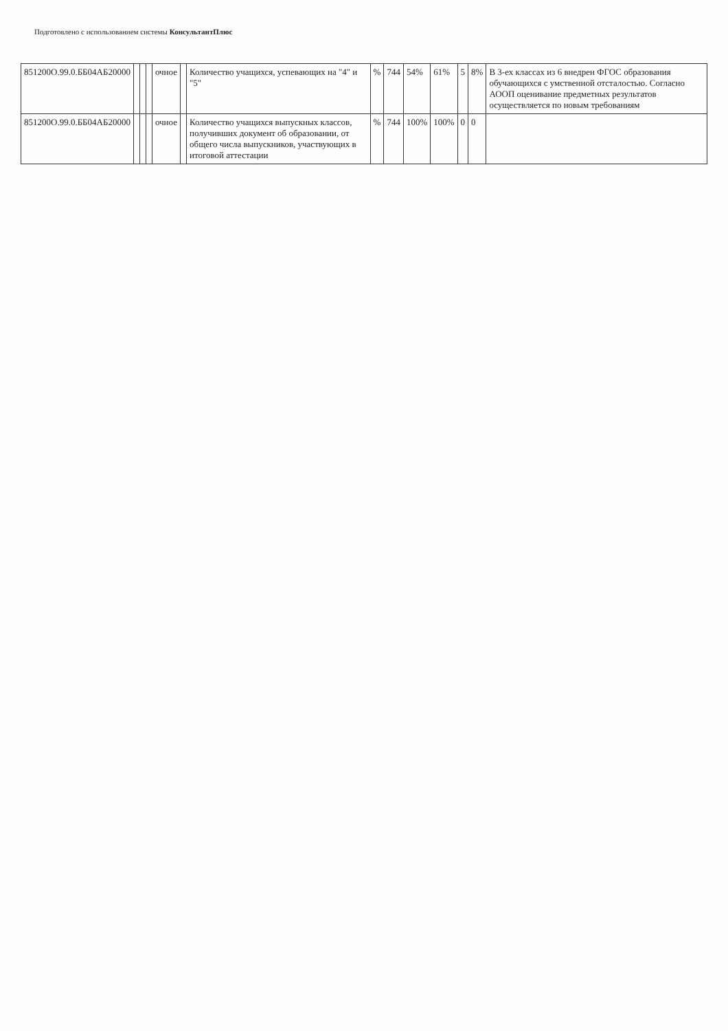Подготовлено с использованием системы КонсультантПлюс
| 851200О.99.0.ББ04АБ20000 | | | | очное | | Количество учащихся, успевающих на "4" и "5" | % | 744 | 54% | 61% | 5 | 8% | В 3-ех классах из 6 внедрен ФГОС образования обучающихся с умственной отсталостью. Согласно АООП оценивание предметных результатов осуществляется по новым требованиям |
| 851200О.99.0.ББ04АБ20000 | | | | очное | | Количество учащихся выпускных классов, получивших документ об образовании, от общего числа выпускников, участвующих в итоговой аттестации | % | 744 | 100% | 100% | 0 | 0 | |